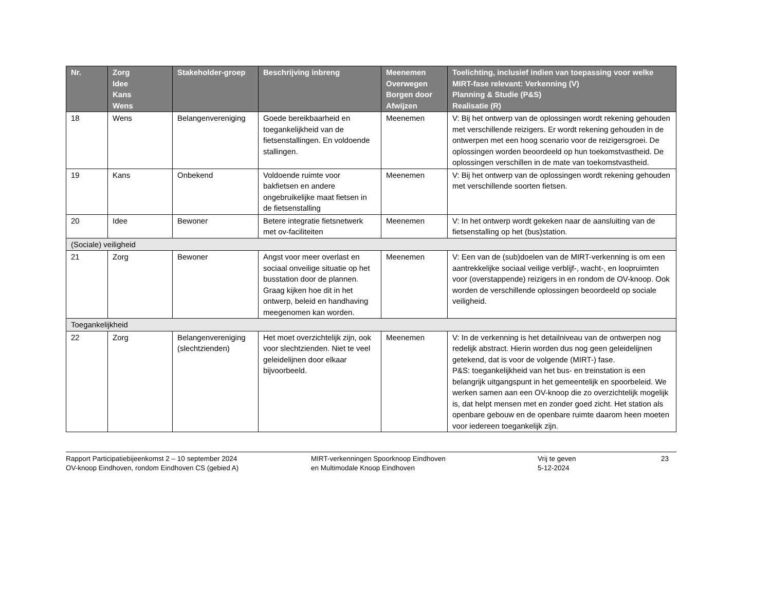| Nr. | Zorg Idee Kans Wens | Stakeholder-groep | Beschrijving inbreng | Meenemen Overwegen Borgen door Afwijzen | Toelichting, inclusief indien van toepassing voor welke MIRT-fase relevant: Verkenning (V) Planning & Studie (P&S) Realisatie (R) |
| --- | --- | --- | --- | --- | --- |
| 18 | Wens | Belangenvereniging | Goede bereikbaarheid en toegankelijkheid van de fietsenstallingen. En voldoende stallingen. | Meenemen | V: Bij het ontwerp van de oplossingen wordt rekening gehouden met verschillende reizigers. Er wordt rekening gehouden in de ontwerpen met een hoog scenario voor de reizigersgroei. De oplossingen worden beoordeeld op hun toekomstvastheid. De oplossingen verschillen in de mate van toekomstvastheid. |
| 19 | Kans | Onbekend | Voldoende ruimte voor bakfietsen en andere ongebruikelijke maat fietsen in de fietsenstalling | Meenemen | V: Bij het ontwerp van de oplossingen wordt rekening gehouden met verschillende soorten fietsen. |
| 20 | Idee | Bewoner | Betere integratie fietsnetwerk met ov-faciliteiten | Meenemen | V: In het ontwerp wordt gekeken naar de aansluiting van de fietsenstalling op het (bus)station. |
| (Sociale) veiligheid | | | | | |
| 21 | Zorg | Bewoner | Angst voor meer overlast en sociaal onveilige situatie op het busstation door de plannen. Graag kijken hoe dit in het ontwerp, beleid en handhaving meegenomen kan worden. | Meenemen | V: Een van de (sub)doelen van de MIRT-verkenning is om een aantrekkelijke sociaal veilige verblijf-, wacht-, en loopruimten voor (overstappende) reizigers in en rondom de OV-knoop. Ook worden de verschillende oplossingen beoordeeld op sociale veiligheid. |
| Toegankelijkheid | | | | | |
| 22 | Zorg | Belangenvereniging (slechtzienden) | Het moet overzichtelijk zijn, ook voor slechtzienden. Niet te veel geleidelijnen door elkaar bijvoorbeeld. | Meenemen | V: In de verkenning is het detailniveau van de ontwerpen nog redelijk abstract. Hierin worden dus nog geen geleidelijnen getekend, dat is voor de volgende (MIRT-) fase. P&S: toegankelijkheid van het bus- en treinstation is een belangrijk uitgangspunt in het gemeentelijk en spoorbeleid. We werken samen aan een OV-knoop die zo overzichtelijk mogelijk is, dat helpt mensen met en zonder goed zicht. Het station als openbare gebouw en de openbare ruimte daarom heen moeten voor iedereen toegankelijk zijn. |
Rapport Participatiebijeenkomst 2 – 10 september 2024
OV-knoop Eindhoven, rondom Eindhoven CS (gebied A)
MIRT-verkenningen Spoorknoop Eindhoven
en Multimodale Knoop Eindhoven
Vrij te geven
5-12-2024
23